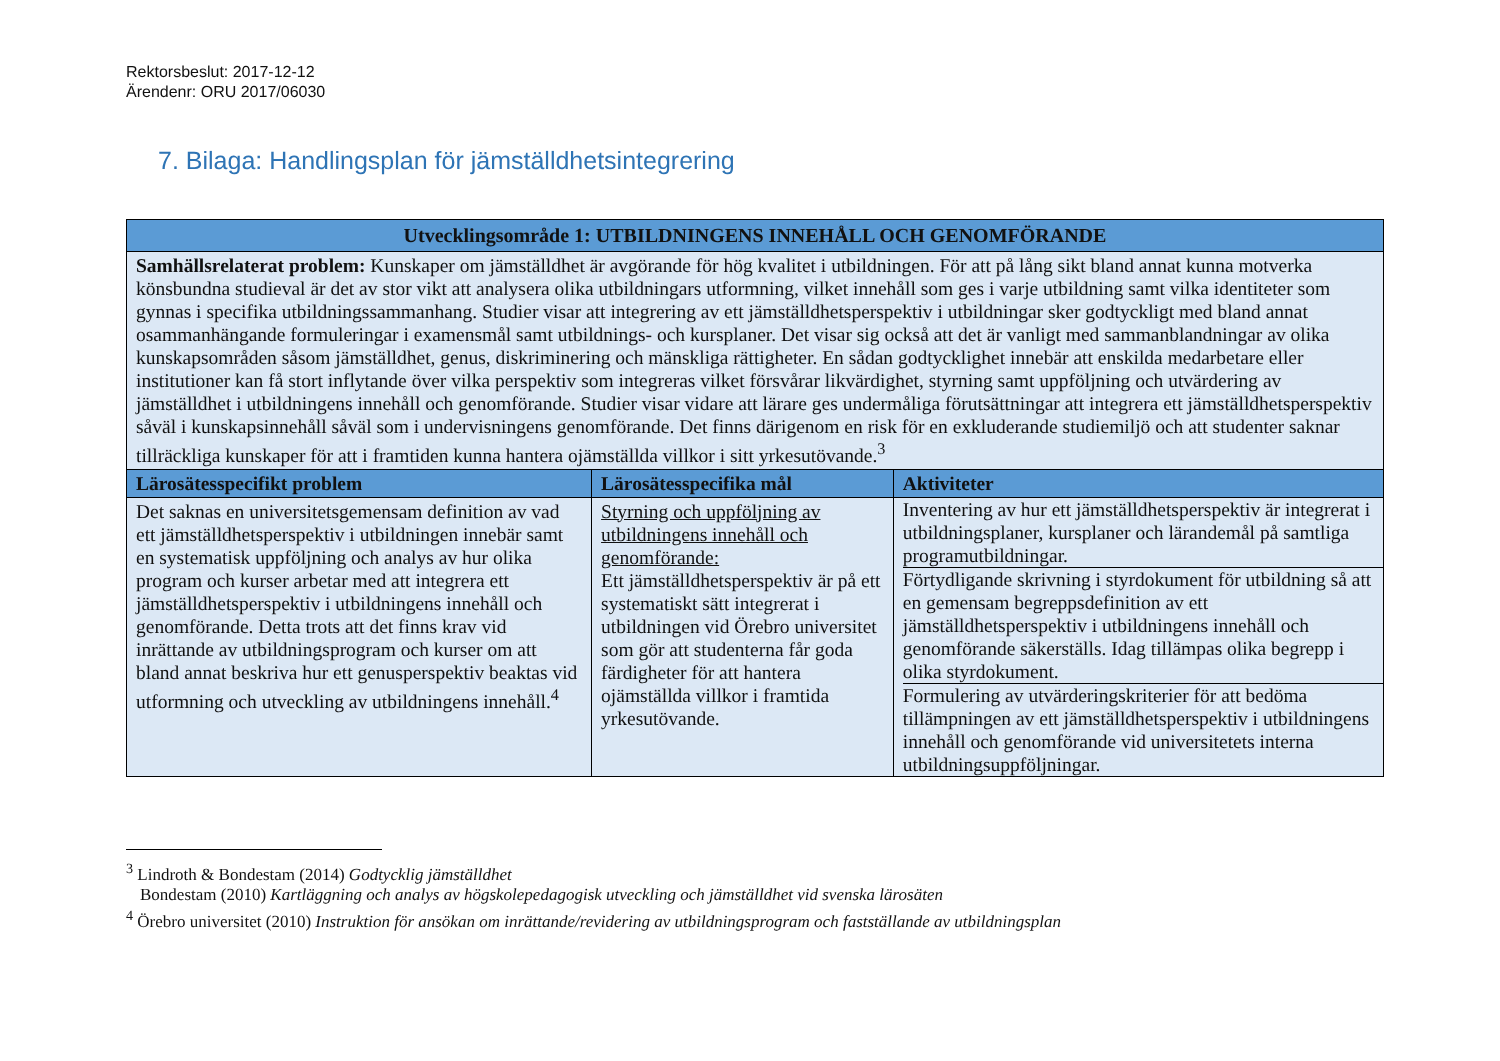Rektorsbeslut: 2017-12-12
Ärendenr: ORU 2017/06030
7. Bilaga: Handlingsplan för jämställdhetsintegrering
| Utvecklingsområde 1: UTBILDNINGENS INNEHÅLL OCH GENOMFÖRANDE | | |
| --- | --- | --- |
| Samhällsrelaterat problem: Kunskaper om jämställdhet är avgörande för hög kvalitet i utbildningen. För att på lång sikt bland annat kunna motverka könsbundna studieval är det av stor vikt att analysera olika utbildningars utformning, vilket innehåll som ges i varje utbildning samt vilka identiteter som gynnas i specifika utbildningssammanhang. Studier visar att integrering av ett jämställdhetsperspektiv i utbildningar sker godtyckligt med bland annat osammanhängande formuleringar i examensmål samt utbildnings- och kursplaner. Det visar sig också att det är vanligt med sammanblandningar av olika kunskapsområden såsom jämställdhet, genus, diskriminering och mänskliga rättigheter. En sådan godtycklighet innebär att enskilda medarbetare eller institutioner kan få stort inflytande över vilka perspektiv som integreras vilket försvårar likvärdighet, styrning samt uppföljning och utvärdering av jämställdhet i utbildningens innehåll och genomförande. Studier visar vidare att lärare ges undermåliga förutsättningar att integrera ett jämställdhetsperspektiv såväl i kunskapsinnehåll såväl som i undervisningens genomförande. Det finns därigenom en risk för en exkluderande studiemiljö och att studenter saknar tillräckliga kunskaper för att i framtiden kunna hantera ojämställda villkor i sitt yrkesutövande.<sup>3</sup> | | |
| Lärosätesspecifikt problem | Lärosätesspecifika mål | Aktiviteter |
| Det saknas en universitetsgemensam definition av vad ett jämställdhetsperspektiv i utbildningen innebär samt en systematisk uppföljning och analys av hur olika program och kurser arbetar med att integrera ett jämställdhetsperspektiv i utbildningens innehåll och genomförande. Detta trots att det finns krav vid inrättande av utbildningsprogram och kurser om att bland annat beskriva hur ett genusperspektiv beaktas vid utformning och utveckling av utbildningens innehåll.<sup>4</sup> | Styrning och uppföljning av utbildningens innehåll och genomförande: Ett jämställdhetsperspektiv är på ett systematiskt sätt integrerat i utbildningen vid Örebro universitet som gör att studenterna får goda färdigheter för att hantera ojämställda villkor i framtida yrkesutövande. | / Inventering av hur ett jämställdhetsperspektiv är integrerat i utbildningsplaner, kursplaner och lärandemål på samtliga programutbildningar. / / Förtydligande skrivning i styrdokument för utbildning så att en gemensam begreppsdefinition av ett jämställdhetsperspektiv i utbildningens innehåll och genomförande säkerställs. Idag tillämpas olika begrepp i olika styrdokument. / / Formulering av utvärderingskriterier för att bedöma tillämpningen av ett jämställdhetsperspektiv i utbildningens innehåll och genomförande vid universitetets interna utbildningsuppföljningar. / |
<sup>3</sup> Lindroth & Bondestam (2014) Godtycklig jämställdhet
Bondestam (2010) Kartläggning och analys av högskolepedagogisk utveckling och jämställdhet vid svenska lärosäten
<sup>4</sup> Örebro universitet (2010) Instruktion för ansökan om inrättande/revidering av utbildningsprogram och fastställande av utbildningsplan